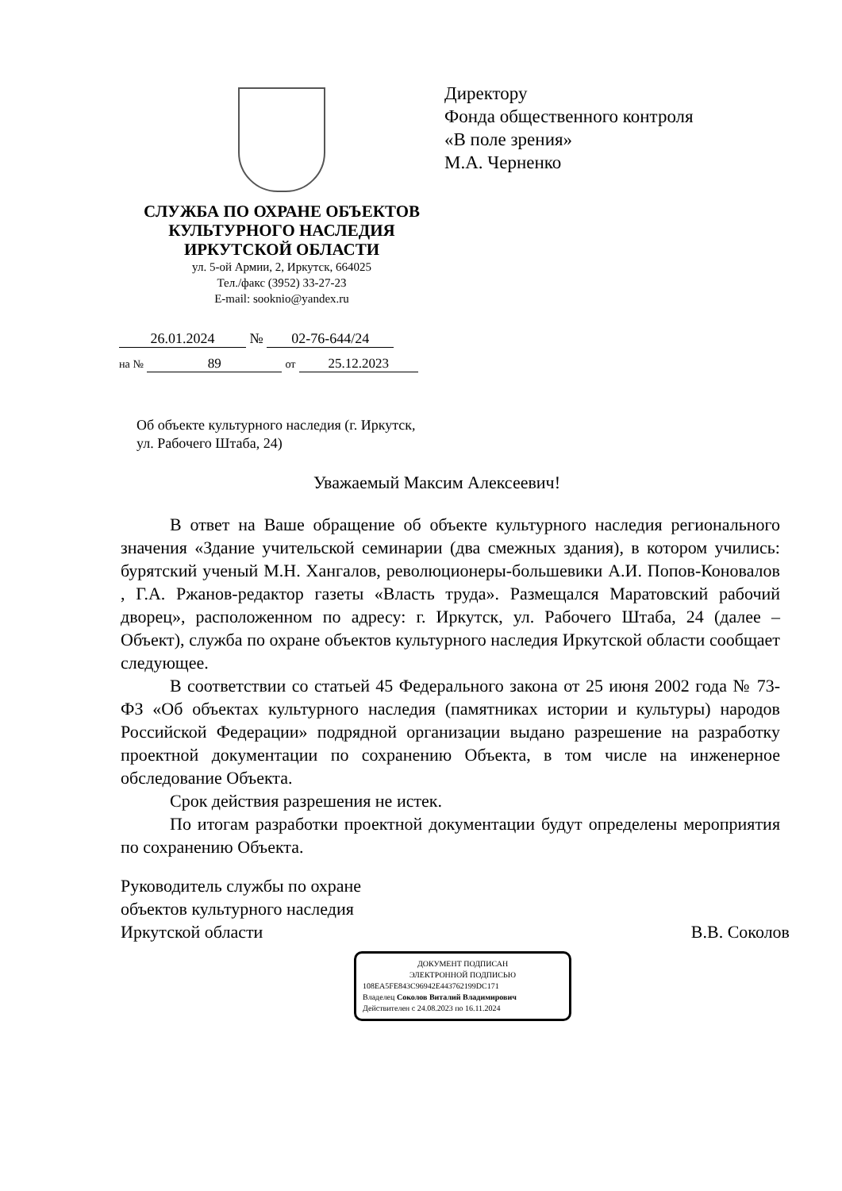СЛУЖБА ПО ОХРАНЕ ОБЪЕКТОВ
КУЛЬТУРНОГО НАСЛЕДИЯ
ИРКУТСКОЙ ОБЛАСТИ
ул. 5-ой Армии, 2, Иркутск, 664025
Тел./факс (3952) 33-27-23
E-mail: sooknio@yandex.ru
26.01.2024 № 02-76-644/24
на № 89 от 25.12.2023
Директору
Фонда общественного контроля
«В поле зрения»
М.А. Черненко
Об объекте культурного наследия (г. Иркутск, ул. Рабочего Штаба, 24)
Уважаемый Максим Алексеевич!
В ответ на Ваше обращение об объекте культурного наследия регионального значения «Здание учительской семинарии (два смежных здания), в котором учились: бурятский ученый М.Н. Хангалов, революционеры-большевики А.И. Попов-Коновалов , Г.А. Ржанов-редактор газеты «Власть труда». Размещался Маратовский рабочий дворец», расположенном по адресу: г. Иркутск, ул. Рабочего Штаба, 24 (далее – Объект), служба по охране объектов культурного наследия Иркутской области сообщает следующее.
В соответствии со статьей 45 Федерального закона от 25 июня 2002 года № 73-ФЗ «Об объектах культурного наследия (памятниках истории и культуры) народов Российской Федерации» подрядной организации выдано разрешение на разработку проектной документации по сохранению Объекта, в том числе на инженерное обследование Объекта.
Срок действия разрешения не истек.
По итогам разработки проектной документации будут определены мероприятия по сохранению Объекта.
Руководитель службы по охране
объектов культурного наследия
Иркутской области
В.В. Соколов
ДОКУМЕНТ ПОДПИСАН
ЭЛЕКТРОННОЙ ПОДПИСЬЮ
108EA5FE843C96942E443762199DC171
Владелец Соколов Виталий Владимирович
Действителен с 24.08.2023 по 16.11.2024